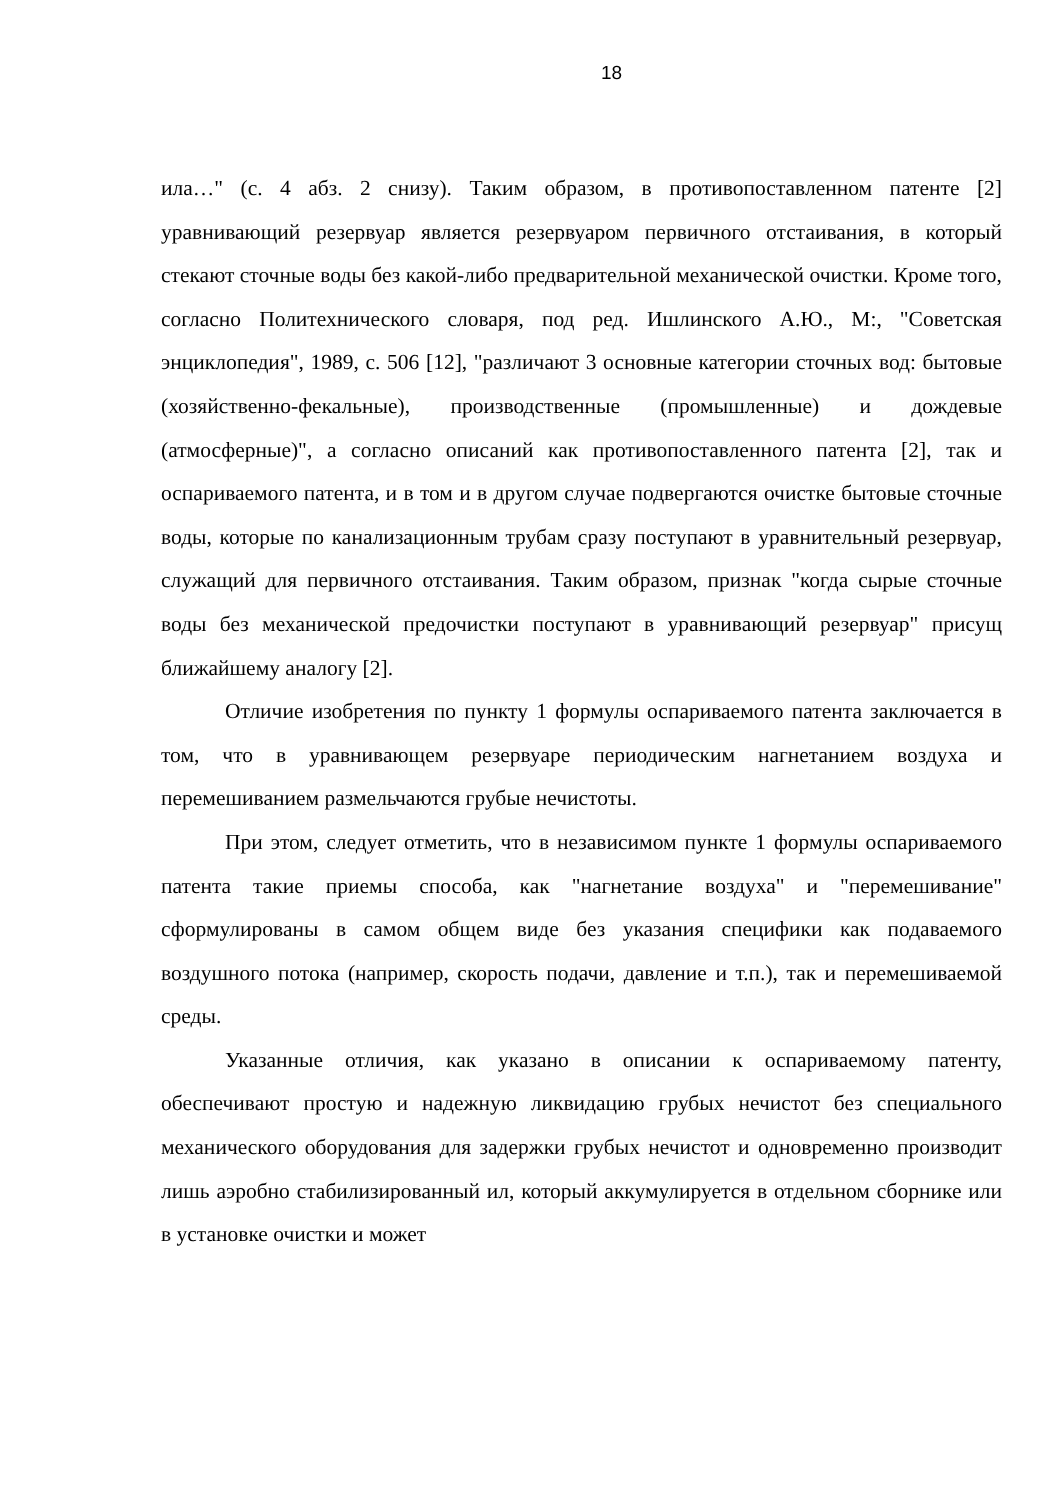18
ила…" (с. 4 абз. 2 снизу). Таким образом, в противопоставленном патенте [2] уравнивающий резервуар является резервуаром первичного отстаивания, в который стекают сточные воды без какой-либо предварительной механической очистки. Кроме того, согласно Политехнического словаря, под ред. Ишлинского А.Ю., М:, "Советская энциклопедия", 1989, с. 506 [12], "различают 3 основные категории сточных вод: бытовые (хозяйственно-фекальные), производственные (промышленные) и дождевые (атмосферные)", а согласно описаний как противопоставленного патента [2], так и оспариваемого патента, и в том и в другом случае подвергаются очистке бытовые сточные воды, которые по канализационным трубам сразу поступают в уравнительный резервуар, служащий для первичного отстаивания. Таким образом, признак "когда сырые сточные воды без механической предочистки поступают в уравнивающий резервуар" присущ ближайшему аналогу [2].
Отличие изобретения по пункту 1 формулы оспариваемого патента заключается в том, что в уравнивающем резервуаре периодическим нагнетанием воздуха и перемешиванием размельчаются грубые нечистоты.
При этом, следует отметить, что в независимом пункте 1 формулы оспариваемого патента такие приемы способа, как "нагнетание воздуха" и "перемешивание" сформулированы в самом общем виде без указания специфики как подаваемого воздушного потока (например, скорость подачи, давление и т.п.), так и перемешиваемой среды.
Указанные отличия, как указано в описании к оспариваемому патенту, обеспечивают простую и надежную ликвидацию грубых нечистот без специального механического оборудования для задержки грубых нечистот и одновременно производит лишь аэробно стабилизированный ил, который аккумулируется в отдельном сборнике или в установке очистки и может